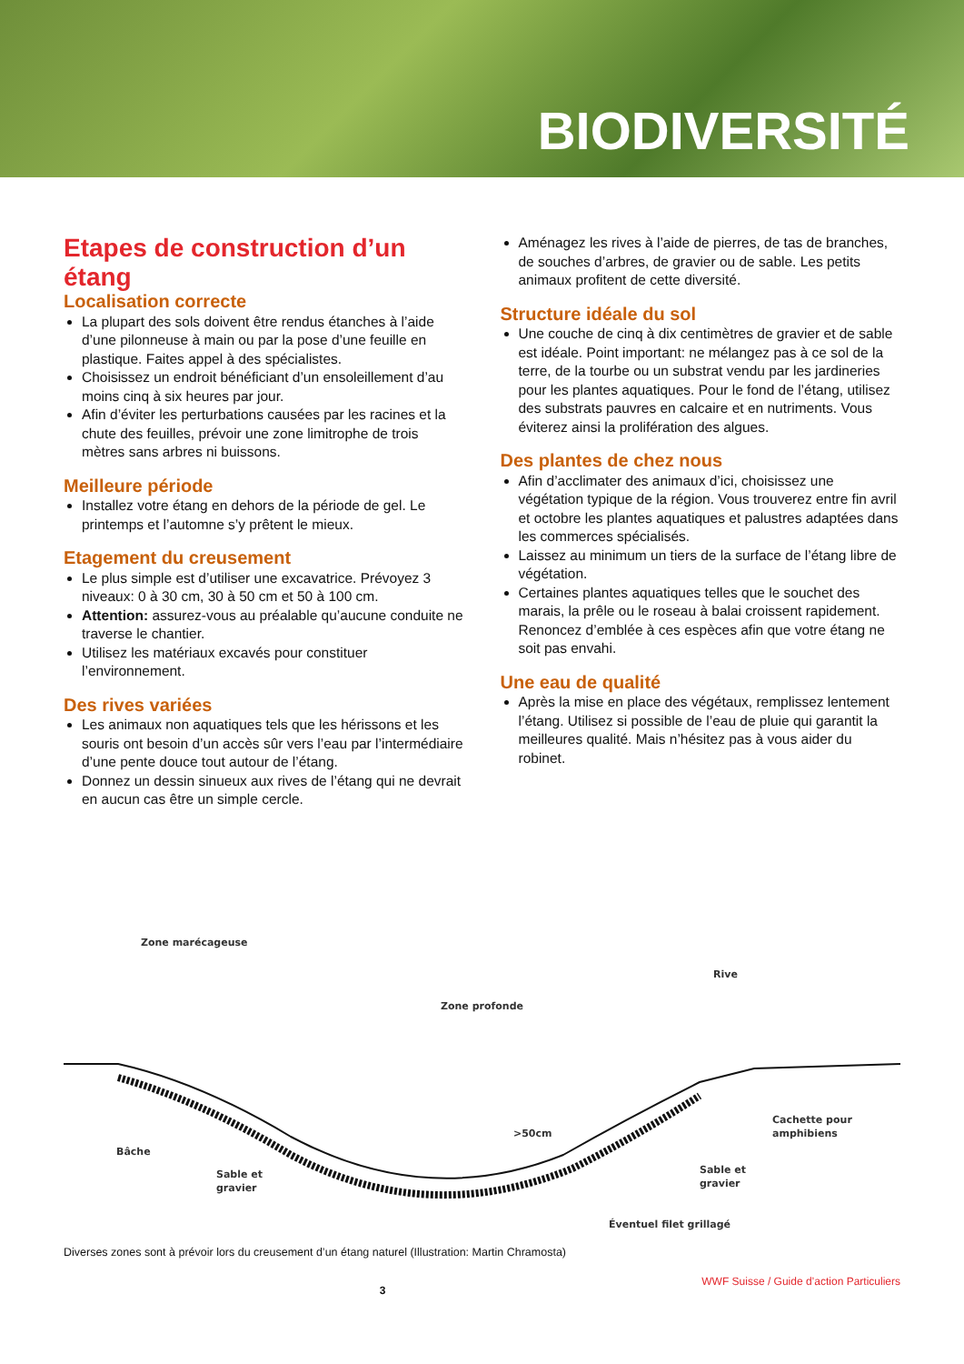BIODIVERSITÉ
Etapes de construction d’un étang
Localisation correcte
La plupart des sols doivent être rendus étanches à l’aide d’une pilonneuse à main ou par la pose d’une feuille en plastique. Faites appel à des spécialistes.
Choisissez un endroit bénéficiant d’un ensoleillement d’au moins cinq à six heures par jour.
Afin d’éviter les perturbations causées par les racines et la chute des feuilles, prévoir une zone limitrophe de trois mètres sans arbres ni buissons.
Meilleure période
Installez votre étang en dehors de la période de gel. Le printemps et l’automne s’y prêtent le mieux.
Etagement du creusement
Le plus simple est d’utiliser une excavatrice. Prévoyez 3 niveaux: 0 à 30 cm, 30 à 50 cm et 50 à 100 cm.
Attention: assurez-vous au préalable qu’aucune conduite ne traverse le chantier.
Utilisez les matériaux excavés pour constituer l’environnement.
Des rives variées
Les animaux non aquatiques tels que les hérissons et les souris ont besoin d’un accès sûr vers l’eau par l’intermédiaire d’une pente douce tout autour de l’étang.
Donnez un dessin sinueux aux rives de l’étang qui ne devrait en aucun cas être un simple cercle.
Aménagez les rives à l’aide de pierres, de tas de branches, de souches d’arbres, de gravier ou de sable. Les petits animaux profitent de cette diversité.
Structure idéale du sol
Une couche de cinq à dix centimètres de gravier et de sable est idéale. Point important: ne mélangez pas à ce sol de la terre, de la tourbe ou un substrat vendu par les jardineries pour les plantes aquatiques. Pour le fond de l’étang, utilisez des substrats pauvres en calcaire et en nutriments. Vous éviterez ainsi la prolifération des algues.
Des plantes de chez nous
Afin d’acclimater des animaux d’ici, choisissez une végétation typique de la région. Vous trouverez entre fin avril et octobre les plantes aquatiques et palustres adaptées dans les commerces spécialisés.
Laissez au minimum un tiers de la surface de l’étang libre de végétation.
Certaines plantes aquatiques telles que le souchet des marais, la prêle ou le roseau à balai croissent rapidement. Renoncez d’emblée à ces espèces afin que votre étang ne soit pas envahi.
Une eau de qualité
Après la mise en place des végétaux, remplissez lentement l’étang. Utilisez si possible de l’eau de pluie qui garantit la meilleures qualité. Mais n’hésitez pas à vous aider du robinet.
Zone marécageuse
Zone profonde
Rive
>50cm
Bâche
Sable et
gravier
Sable et
gravier
Cachette pour
amphibiens
Éventuel filet grillagé
Diverses zones sont à prévoir lors du creusement d’un étang naturel (Illustration: Martin Chramosta)
3 WWF Suisse / Guide d’action Particuliers